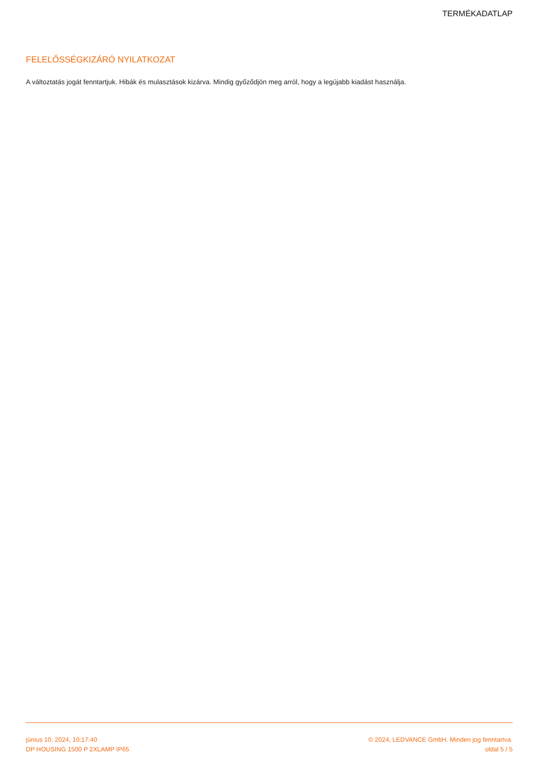TERMÉKADATLAP
FELELŐSSÉGKIZÁRÓ NYILATKOZAT
A változtatás jogát fenntartjuk. Hibák és mulasztások kizárva. Mindig győződjön meg arról, hogy a legújabb kiadást használja.
június 10, 2024, 10:17:40
DP HOUSING 1500 P 2XLAMP IP65
© 2024, LEDVANCE GmbH. Minden jog fenntartva.
oldal 5 / 5